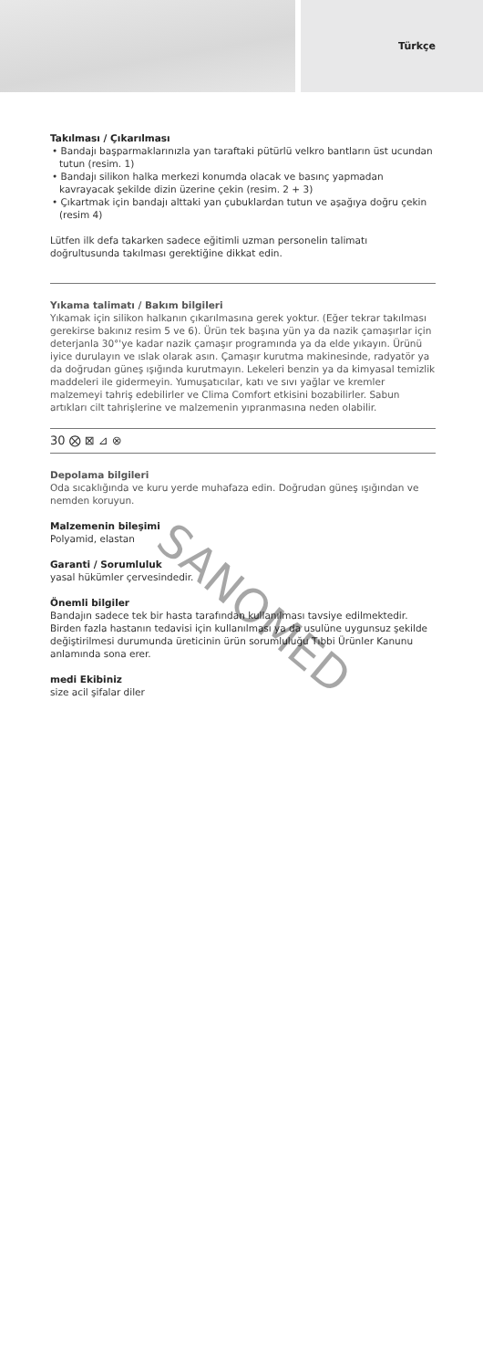Türkçe
Takılması / Çıkarılması
• Bandajı başparmaklarınızla yan taraftaki pütürlü velkro bantların üst ucundan tutun (resim. 1)
• Bandajı silikon halka merkezi konumda olacak ve basınç yapmadan kavrayacak şekilde dizin üzerine çekin (resim. 2 + 3)
• Çıkartmak için bandajı alttaki yan çubuklardan tutun ve aşağıya doğru çekin (resim 4)
Lütfen ilk defa takarken sadece eğitimli uzman personelin talimatı doğrultusunda takılması gerektiğine dikkat edin.
Yıkama talimatı / Bakım bilgileri
Yıkamak için silikon halkanın çıkarılmasına gerek yoktur. (Eğer tekrar takılması gerekirse bakınız resim 5 ve 6). Ürün tek başına yün ya da nazik çamaşırlar için deterjanla 30°'ye kadar nazik çamaşır programında ya da elde yıkayın. Ürünü iyice durulayın ve ıslak olarak asın. Çamaşır kurutma makinesinde, radyatör ya da doğrudan güneş ışığında kurutmayın. Lekeleri benzin ya da kimyasal temizlik maddeleri ile gidermeyin. Yumuşatıcılar, katı ve sıvı yağlar ve kremler malzemeyi tahriş edebilirler ve Clima Comfort etkisini bozabilirler. Sabun artıkları cilt tahrişlerine ve malzemenin yıpranmasına neden olabilir.
30 ⨂ ⊠ ⊿ ⊗
Depolama bilgileri
Oda sıcaklığında ve kuru yerde muhafaza edin. Doğrudan güneş ışığından ve nemden koruyun.
Malzemenin bileşimi
Polyamid, elastan
Garanti / Sorumluluk
yasal hükümler çervesindedir.
Önemli bilgiler
Bandajın sadece tek bir hasta tarafından kullanılması tavsiye edilmektedir. Birden fazla hastanın tedavisi için kullanılması ya da usulüne uygunsuz şekilde değiştirilmesi durumunda üreticinin ürün sorumluluğu Tıbbi Ürünler Kanunu anlamında sona erer.
medi Ekibiniz
size acil şifalar diler
SANOMED